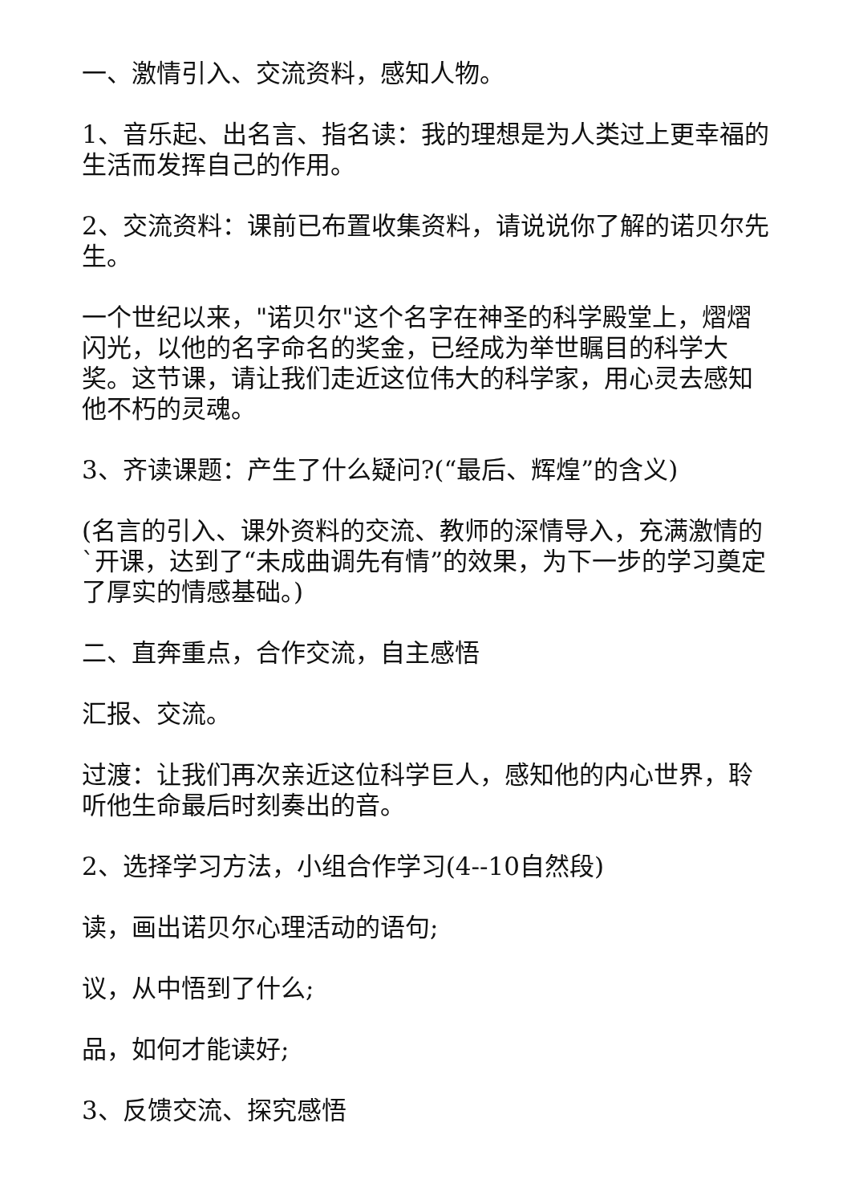一、激情引入、交流资料，感知人物。
1、音乐起、出名言、指名读：我的理想是为人类过上更幸福的生活而发挥自己的作用。
2、交流资料：课前已布置收集资料，请说说你了解的诺贝尔先生。
一个世纪以来，"诺贝尔"这个名字在神圣的科学殿堂上，熠熠闪光，以他的名字命名的奖金，已经成为举世瞩目的科学大奖。这节课，请让我们走近这位伟大的科学家，用心灵去感知他不朽的灵魂。
3、齐读课题：产生了什么疑问?(“最后、辉煌”的含义)
(名言的引入、课外资料的交流、教师的深情导入，充满激情的`开课，达到了“未成曲调先有情”的效果，为下一步的学习奠定了厚实的情感基础。)
二、直奔重点，合作交流，自主感悟
汇报、交流。
过渡：让我们再次亲近这位科学巨人，感知他的内心世界，聆听他生命最后时刻奏出的音。
2、选择学习方法，小组合作学习(4--10自然段)
读，画出诺贝尔心理活动的语句;
议，从中悟到了什么;
品，如何才能读好;
3、反馈交流、探究感悟